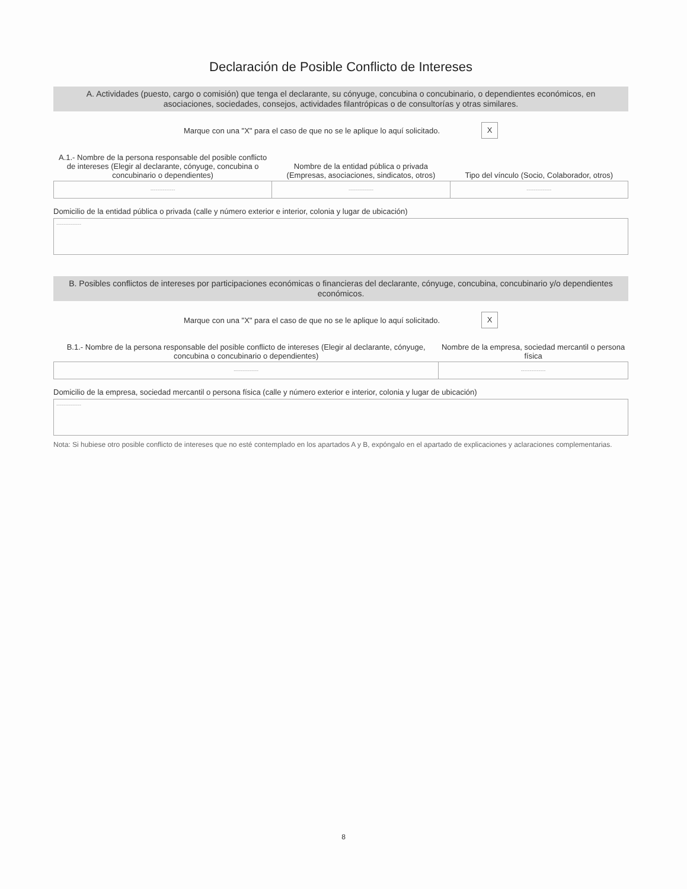Declaración de Posible Conflicto de Intereses
A. Actividades (puesto, cargo o comisión) que tenga el declarante, su cónyuge, concubina o concubinario, o dependientes económicos, en asociaciones, sociedades, consejos, actividades filantrópicas o de consultorías y otras similares.
Marque con una "X" para el caso de que no se le aplique lo aquí solicitado. X
| A.1.- Nombre de la persona responsable del posible conflicto de intereses (Elegir al declarante, cónyuge, concubina o concubinario o dependientes) | Nombre de la entidad pública o privada (Empresas, asociaciones, sindicatos, otros) | Tipo del vínculo (Socio, Colaborador, otros) |
| --- | --- | --- |
| -------------- | -------------- | -------------- |
Domicilio de la entidad pública o privada (calle y número exterior e interior, colonia y lugar de ubicación)
--------------
B. Posibles conflictos de intereses por participaciones económicas o financieras del declarante, cónyuge, concubina, concubinario y/o dependientes económicos.
Marque con una "X" para el caso de que no se le aplique lo aquí solicitado. X
| B.1.- Nombre de la persona responsable del posible conflicto de intereses (Elegir al declarante, cónyuge, concubina o concubinario o dependientes) | Nombre de la empresa, sociedad mercantil o persona física |
| --- | --- |
| -------------- | -------------- |
Domicilio de la empresa, sociedad mercantil o persona física (calle y número exterior e interior, colonia y lugar de ubicación)
--------------
Nota: Si hubiese otro posible conflicto de intereses que no esté contemplado en los apartados A y B, expóngalo en el apartado de explicaciones y aclaraciones complementarias.
8